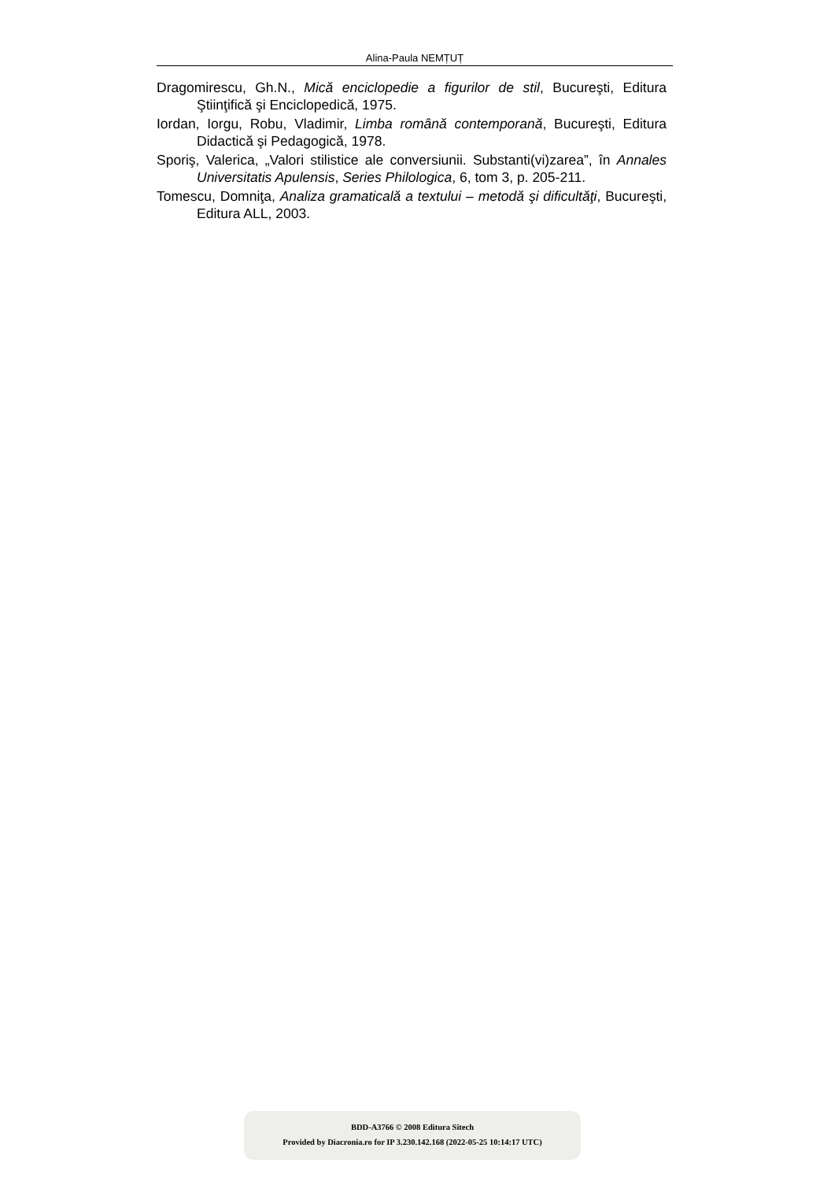Alina-Paula NEMȚUȚ
Dragomirescu, Gh.N., Mică enciclopedie a figurilor de stil, Bucureşti, Editura Ştiinţifică şi Enciclopedică, 1975.
Iordan, Iorgu, Robu, Vladimir, Limba română contemporană, Bucureşti, Editura Didactică şi Pedagogică, 1978.
Sporiş, Valerica, „Valori stilistice ale conversiunii. Substanti(vi)zarea”, în Annales Universitatis Apulensis, Series Philologica, 6, tom 3, p. 205-211.
Tomescu, Domniţa, Analiza gramaticală a textului – metodă şi dificultăţi, Bucureşti, Editura ALL, 2003.
BDD-A3766 © 2008 Editura Sitech
Provided by Diacronia.ro for IP 3.230.142.168 (2022-05-25 10:14:17 UTC)